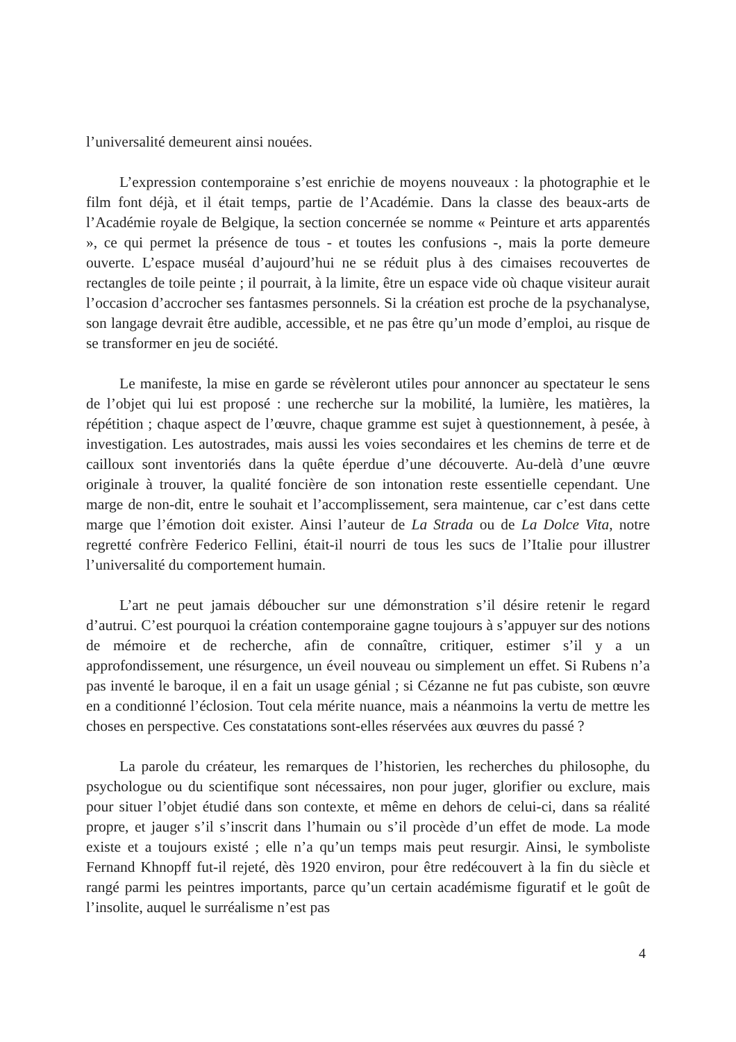l’universalité demeurent ainsi nouées.
L’expression contemporaine s’est enrichie de moyens nouveaux : la photographie et le film font déjà, et il était temps, partie de l’Académie. Dans la classe des beaux-arts de l’Académie royale de Belgique, la section concernée se nomme « Peinture et arts apparentés », ce qui permet la présence de tous - et toutes les confusions -, mais la porte demeure ouverte. L’espace muséal d’aujourd’hui ne se réduit plus à des cimaises recouvertes de rectangles de toile peinte ; il pourrait, à la limite, être un espace vide où chaque visiteur aurait l’occasion d’accrocher ses fantasmes personnels. Si la création est proche de la psychanalyse, son langage devrait être audible, accessible, et ne pas être qu’un mode d’emploi, au risque de se transformer en jeu de société.
Le manifeste, la mise en garde se révèleront utiles pour annoncer au spectateur le sens de l’objet qui lui est proposé : une recherche sur la mobilité, la lumière, les matières, la répétition ; chaque aspect de l’œuvre, chaque gramme est sujet à questionnement, à pesée, à investigation. Les autostrades, mais aussi les voies secondaires et les chemins de terre et de cailloux sont inventoriés dans la quête éperdue d’une découverte. Au-delà d’une œuvre originale à trouver, la qualité foncière de son intonation reste essentielle cependant. Une marge de non-dit, entre le souhait et l’accomplissement, sera maintenue, car c’est dans cette marge que l’émotion doit exister. Ainsi l’auteur de La Strada ou de La Dolce Vita, notre regretté confrère Federico Fellini, était-il nourri de tous les sucs de l’Italie pour illustrer l’universalité du comportement humain.
L’art ne peut jamais déboucher sur une démonstration s’il désire retenir le regard d’autrui. C’est pourquoi la création contemporaine gagne toujours à s’appuyer sur des notions de mémoire et de recherche, afin de connaître, critiquer, estimer s’il y a un approfondissement, une résurgence, un éveil nouveau ou simplement un effet. Si Rubens n’a pas inventé le baroque, il en a fait un usage génial ; si Cézanne ne fut pas cubiste, son œuvre en a conditionné l’éclosion. Tout cela mérite nuance, mais a néanmoins la vertu de mettre les choses en perspective. Ces constatations sont-elles réservées aux œuvres du passé ?
La parole du créateur, les remarques de l’historien, les recherches du philosophe, du psychologue ou du scientifique sont nécessaires, non pour juger, glorifier ou exclure, mais pour situer l’objet étudié dans son contexte, et même en dehors de celui-ci, dans sa réalité propre, et jauger s’il s’inscrit dans l’humain ou s’il procède d’un effet de mode. La mode existe et a toujours existé ; elle n’a qu’un temps mais peut resurgir. Ainsi, le symboliste Fernand Khnopff fut-il rejeté, dès 1920 environ, pour être redécouvert à la fin du siècle et rangé parmi les peintres importants, parce qu’un certain académisme figuratif et le goût de l’insolite, auquel le surréalisme n’est pas
4